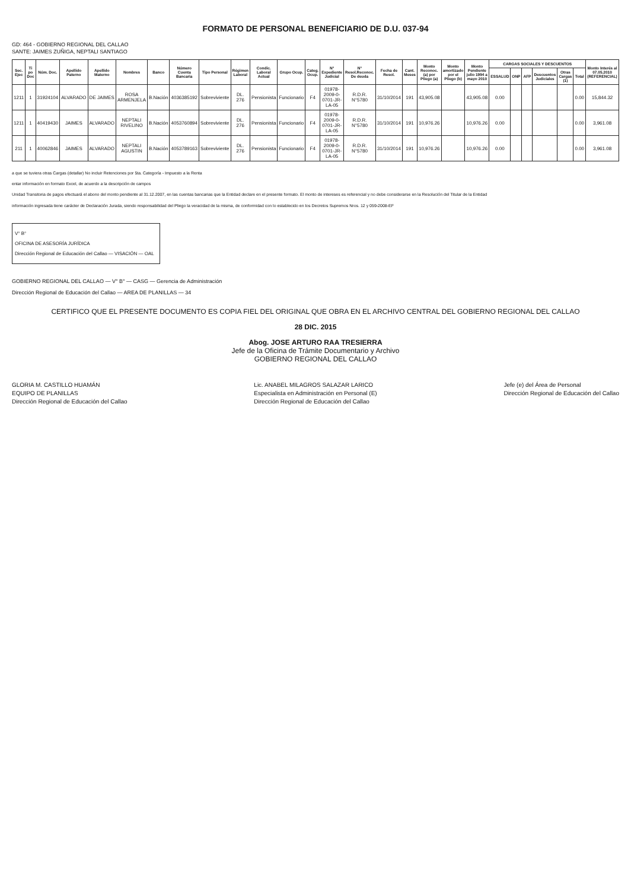FORMATO DE PERSONAL BENEFICIARIO DE D.U. 037-94
GD: 464 - GOBIERNO REGIONAL DEL CALLAO
SANTE: JAIMES ZUÑIGA, NEPTALI SANTIAGO
| Sec. Ejec | Ti po Doc | Núm. Doc. | Apellido Paterno | Apellido Materno | Nombres | Banco | Número Cuenta Bancaria | Tipo Personal | Régimen Laboral | Condic. Laboral Actual | Grupo Ocup. | Categ. Ocup. | N° Expediente Judicial | N° Resol.Reconoc. De deuda | Fecha de Resol. | Cant. Meses | Monto Reconoc.(a) por Pliego (a) | Monto amortizado por el Pliego (b) | Monto Pendiente julio 1994 a mayo 2010 | CARGAS SOCIALES Y DESCUENTOS | | | | | | Monto Interés al 07.05.2010 (REFERENCIAL) |
| --- | --- | --- | --- | --- | --- | --- | --- | --- | --- | --- | --- | --- | --- | --- | --- | --- | --- | --- | --- | --- | --- | --- | --- | --- | --- | --- |
| | | | | | | | | | | | | | | | | | | | | ESSALUD | ONP | AFP | Descuentos Judiciales | Otras Cargas (1) | Total | |
| 1211 | 1 | 31924104 | ALVARADO | DE JAIMES | ROSA ARMENJELA | B.Nación | 4036385192 | Sobreviviente | DL. 276 | Pensionista | Funcionario | F4 | 01978-2009-0-0701-JR-LA-05 | R.D.R. N°5780 | 31/10/2014 | 191 | 43,905.08 | | 43,905.08 | 0.00 | | | | | 0.00 | 15,844.32 |
| 1211 | 1 | 40419430 | JAIMES | ALVARADO | NEPTALI RIVELINO | B.Nación | 4053760894 | Sobreviviente | DL. 276 | Pensionista | Funcionario | F4 | 01978-2009-0-0701-JR-LA-05 | R.D.R. N°5780 | 31/10/2014 | 191 | 10,976.26 | | 10,976.26 | 0.00 | | | | | 0.00 | 3,961.08 |
| 211 | 1 | 40062846 | JAIMES | ALVARADO | NEPTALI AGUSTIN | B.Nación | 4053789163 | Sobreviviente | DL. 276 | Pensionista | Funcionario | F4 | 01978-2009-0-0701-JR-LA-05 | R.D.R. N°5780 | 31/10/2014 | 191 | 10,976.26 | | 10,976.26 | 0.00 | | | | | 0.00 | 3,961.08 |
a que se tuviera otras Cargas (detallar) No incluir Retenciones por 5ta. Categoría - Impuesto a la Renta
entar información en formato Excel, de acuerdo a la descripción de campos
Unidad Transitoria de pagos efectuará el abono del monto pendiente al 31.12.2007, en las cuentas bancarias que la Entidad declare en el presente formato. El monto de intereses es referencial y no debe considerarse en la Resolución del Titular de la Entidad
información ingresada tiene carácter de Declaración Jurada, siendo responsabilidad del Pliego la veracidad de la misma, de conformidad con lo establecido en los Decretos Supremos Nros. 12 y 059-2008-EF
V° B°
OFICINA DE ASESORÍA JURÍDICA
Dirección Regional de Educación del Callao — VISACIÓN — OAL
GOBIERNO REGIONAL DEL CALLAO — V° B° — CASG — Gerencia de Administración
Dirección Regional de Educación del Callao — AREA DE PLANILLAS — 34
CERTIFICO QUE EL PRESENTE DOCUMENTO ES COPIA FIEL DEL ORIGINAL QUE OBRA EN EL ARCHIVO CENTRAL DEL GOBIERNO REGIONAL DEL CALLAO
28 DIC. 2015
Abog. JOSE ARTURO RAA TRESIERRA
Jefe de la Oficina de Trámite Documentario y Archivo
GOBIERNO REGIONAL DEL CALLAO
GLORIA M. CASTILLO HUAMÁN
EQUIPO DE PLANILLAS
Dirección Regional de Educación del Callao
Lic. ANABEL MILAGROS SALAZAR LARICO
Especialista en Administración en Personal (E)
Dirección Regional de Educación del Callao
Jefe (e) del Área de Personal
Dirección Regional de Educación del Callao